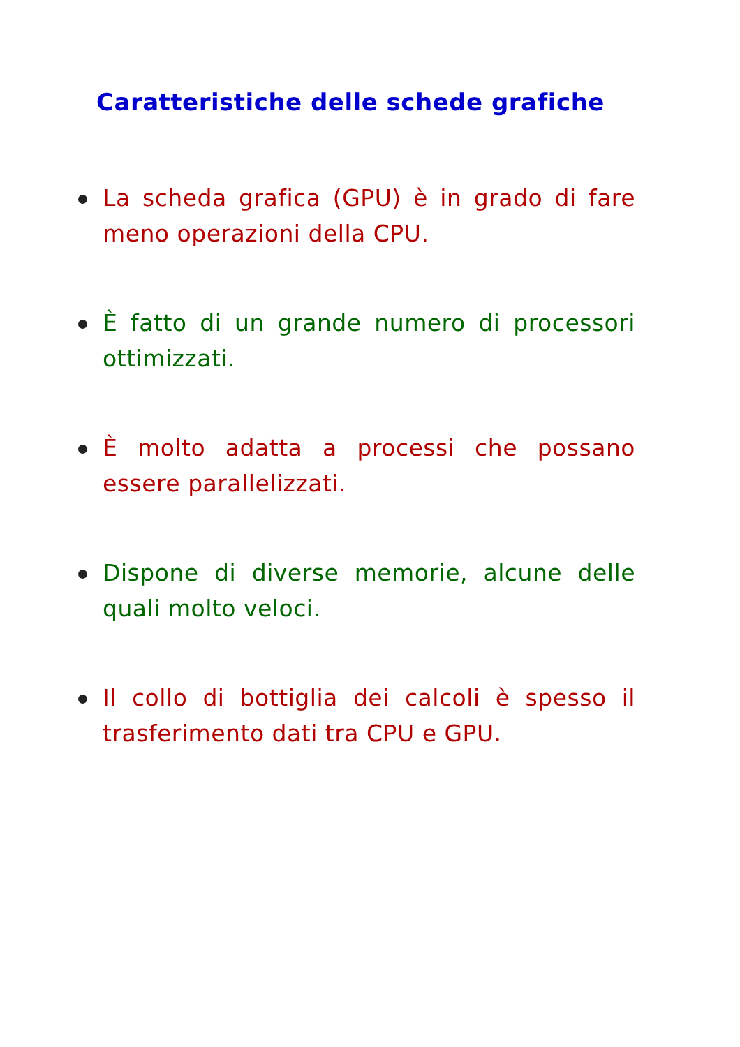Caratteristiche delle schede grafiche
La scheda grafica (GPU) è in grado di fare meno operazioni della CPU.
È fatto di un grande numero di processori ottimizzati.
È molto adatta a processi che possano essere parallelizzati.
Dispone di diverse memorie, alcune delle quali molto veloci.
Il collo di bottiglia dei calcoli è spesso il trasferimento dati tra CPU e GPU.